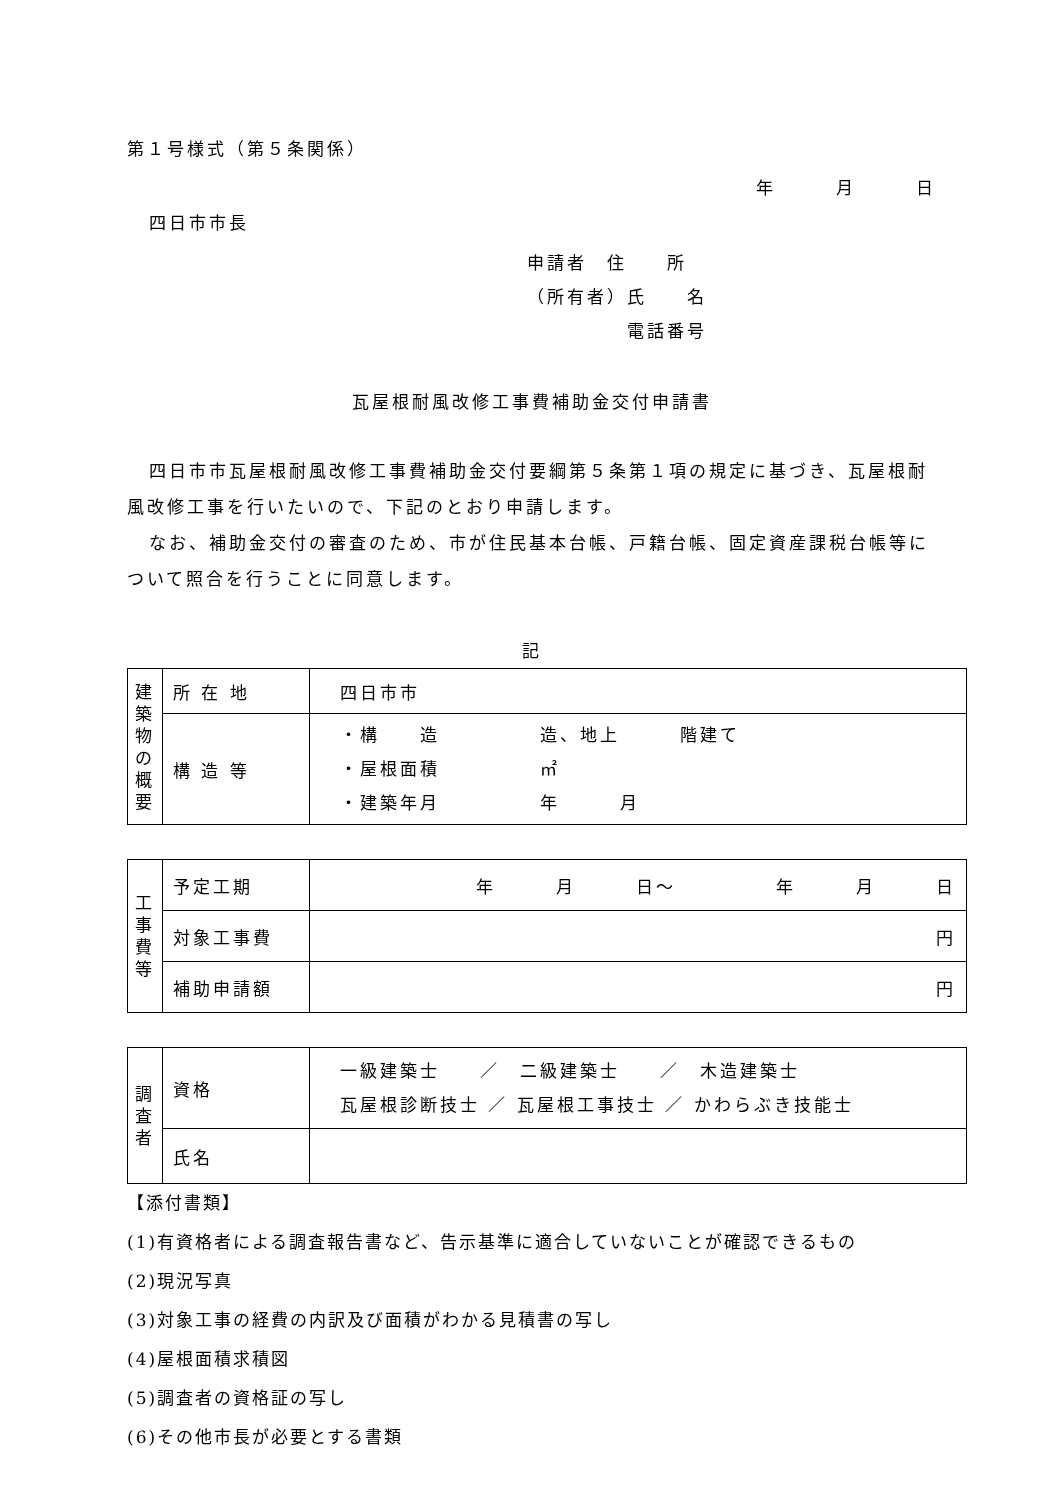第１号様式（第５条関係）
年　　　月　　　日
四日市市長
申請者　住　　所
（所有者）氏　　名
電話番号
瓦屋根耐風改修工事費補助金交付申請書
四日市市瓦屋根耐風改修工事費補助金交付要綱第５条第１項の規定に基づき、瓦屋根耐風改修工事を行いたいので、下記のとおり申請します。
なお、補助金交付の審査のため、市が住民基本台帳、戸籍台帳、固定資産課税台帳等について照合を行うことに同意します。
記
| 建 築 物 の 概 要 | 所 在 地 | 四日市市 |
| | 構 造 等 | ・構 造 造、地上 階建て ・屋根面積 ㎡ ・建築年月 年 月 |
| 工 事 費 等 | 予定工期 | 年 月 日～ 年 月 日 |
| | 対象工事費 | 円 |
| | 補助申請額 | 円 |
| 調 査 者 | 資格 | 一級建築士 ／ 二級建築士 ／ 木造建築士 瓦屋根診断技士 ／ 瓦屋根工事技士 ／ かわらぶき技能士 |
| | 氏名 | |
【添付書類】
(1)有資格者による調査報告書など、告示基準に適合していないことが確認できるもの
(2)現況写真
(3)対象工事の経費の内訳及び面積がわかる見積書の写し
(4)屋根面積求積図
(5)調査者の資格証の写し
(6)その他市長が必要とする書類